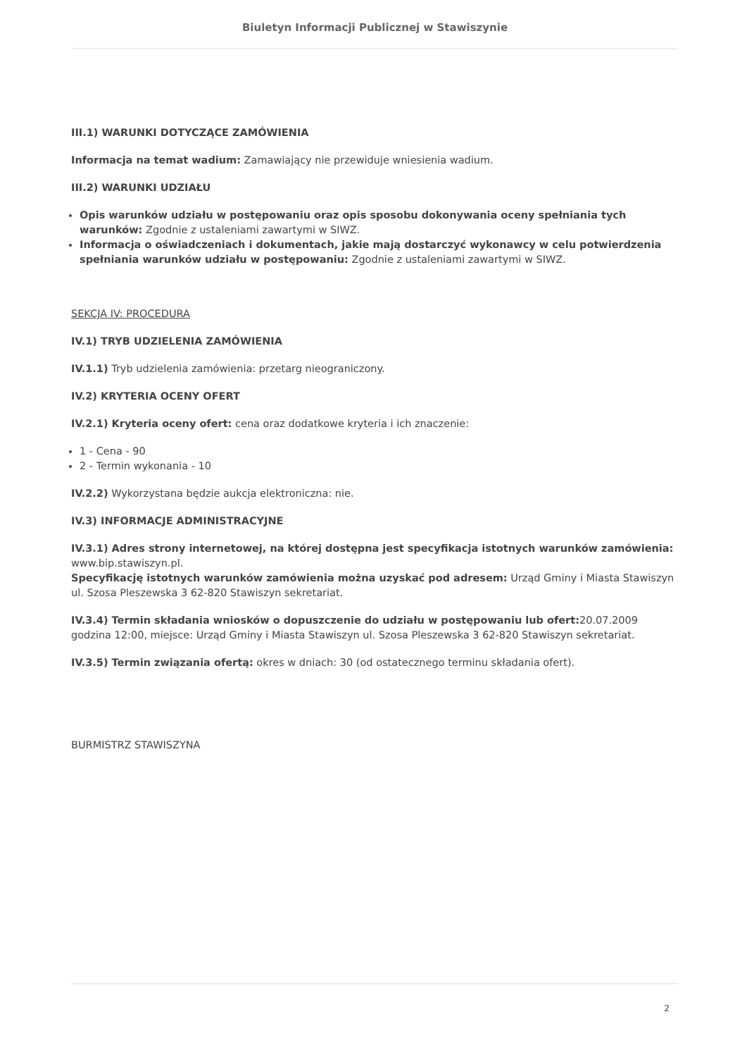Biuletyn Informacji Publicznej w Stawiszynie
III.1) WARUNKI DOTYCZĄCE ZAMÓWIENIA
Informacja na temat wadium: Zamawiający nie przewiduje wniesienia wadium.
III.2) WARUNKI UDZIAŁU
Opis warunków udziału w postępowaniu oraz opis sposobu dokonywania oceny spełniania tych warunków: Zgodnie z ustaleniami zawartymi w SIWZ.
Informacja o oświadczeniach i dokumentach, jakie mają dostarczyć wykonawcy w celu potwierdzenia spełniania warunków udziału w postępowaniu: Zgodnie z ustaleniami zawartymi w SIWZ.
SEKCJA IV: PROCEDURA
IV.1) TRYB UDZIELENIA ZAMÓWIENIA
IV.1.1) Tryb udzielenia zamówienia: przetarg nieograniczony.
IV.2) KRYTERIA OCENY OFERT
IV.2.1) Kryteria oceny ofert: cena oraz dodatkowe kryteria i ich znaczenie:
1 - Cena - 90
2 - Termin wykonania - 10
IV.2.2) Wykorzystana będzie aukcja elektroniczna: nie.
IV.3) INFORMACJE ADMINISTRACYJNE
IV.3.1) Adres strony internetowej, na której dostępna jest specyfikacja istotnych warunków zamówienia: www.bip.stawiszyn.pl.
Specyfikację istotnych warunków zamówienia można uzyskać pod adresem: Urząd Gminy i Miasta Stawiszyn ul. Szosa Pleszewska 3 62-820 Stawiszyn sekretariat.
IV.3.4) Termin składania wniosków o dopuszczenie do udziału w postępowaniu lub ofert: 20.07.2009 godzina 12:00, miejsce: Urząd Gminy i Miasta Stawiszyn ul. Szosa Pleszewska 3 62-820 Stawiszyn sekretariat.
IV.3.5) Termin związania ofertą: okres w dniach: 30 (od ostatecznego terminu składania ofert).
BURMISTRZ STAWISZYNA
2